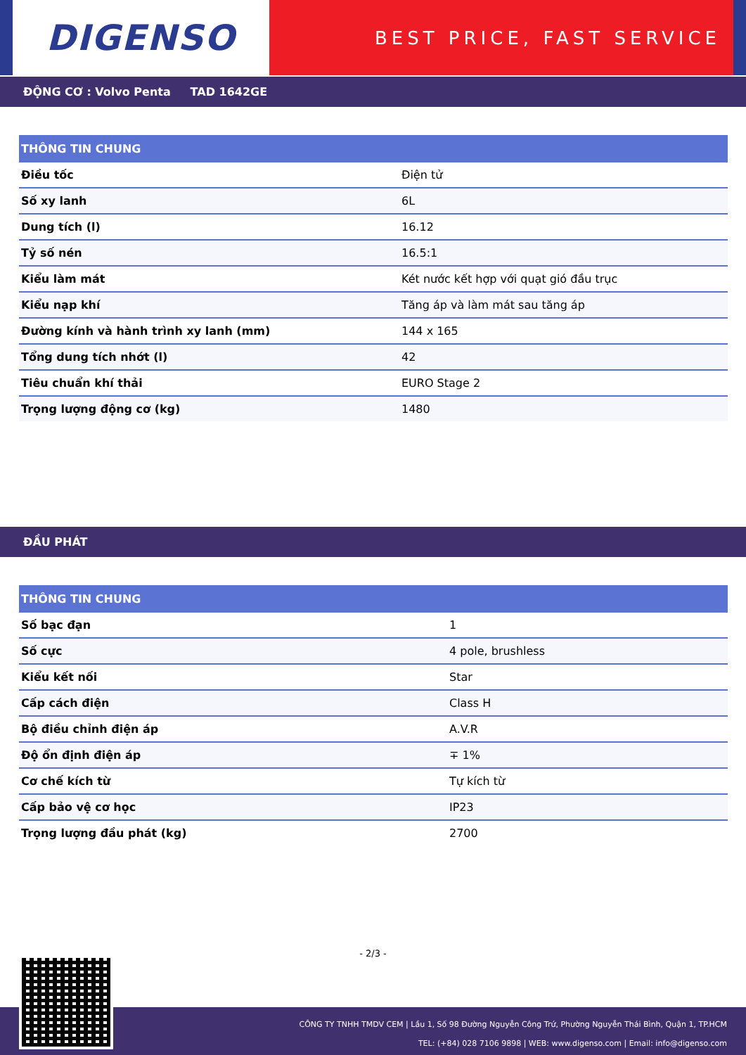DIGENSO
BEST PRICE, FAST SERVICE
ĐỘNG CƠ : Volvo Penta TAD 1642GE
| THÔNG TIN CHUNG | |
| --- | --- |
| Điều tốc | Điện tử |
| Số xy lanh | 6L |
| Dung tích (l) | 16.12 |
| Tỷ số nén | 16.5:1 |
| Kiểu làm mát | Két nước kết hợp với quạt gió đầu trục |
| Kiểu nạp khí | Tăng áp và làm mát sau tăng áp |
| Đường kính và hành trình xy lanh (mm) | 144 x 165 |
| Tổng dung tích nhớt (l) | 42 |
| Tiêu chuẩn khí thải | EURO Stage 2 |
| Trọng lượng động cơ (kg) | 1480 |
ĐẦU PHÁT
| THÔNG TIN CHUNG | |
| --- | --- |
| Số bạc đạn | 1 |
| Số cực | 4 pole, brushless |
| Kiểu kết nối | Star |
| Cấp cách điện | Class H |
| Bộ điều chỉnh điện áp | A.V.R |
| Độ ổn định điện áp | ∓ 1% |
| Cơ chế kích từ | Tự kích từ |
| Cấp bảo vệ cơ học | IP23 |
| Trọng lượng đầu phát (kg) | 2700 |
- 2/3 -
CÔNG TY TNHH TMDV CEM | Lầu 1, Số 98 Đường Nguyễn Công Trứ, Phường Nguyễn Thái Bình, Quận 1, TP.HCM
TEL: (+84) 028 7106 9898 | WEB: www.digenso.com | Email: info@digenso.com